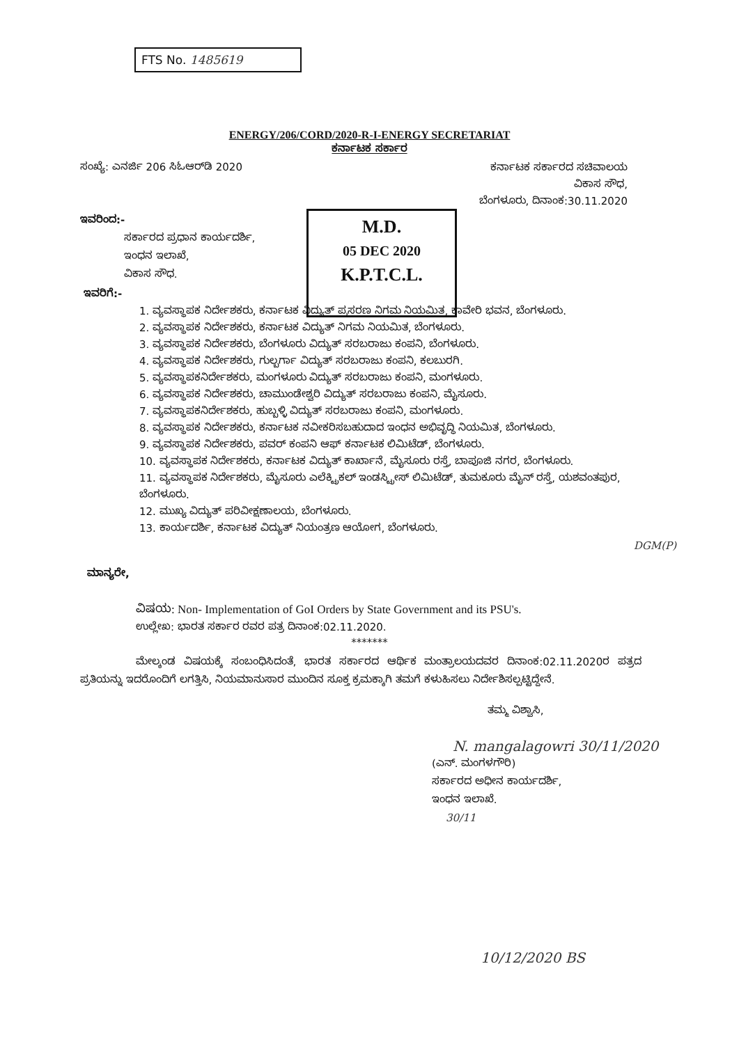FTS No. 1485619
M.D.
05 DEC 2020
K.P.T.C.L.
ENERGY/206/CORD/2020-R-I-ENERGY SECRETARIAT
ಕರ್ನಾಟಕ ಸರ್ಕಾರ
ಸಂಖ್ಯೆ: ಎನರ್ಜಿ 206 ಸಿಓಆರ್‌ಡಿ 2020
ಕರ್ನಾಟಕ ಸರ್ಕಾರದ ಸಚಿವಾಲಯ
ವಿಕಾಸ ಸೌಧ,
ಬೆಂಗಳೂರು, ದಿನಾಂಕ:30.11.2020
ಇವರಿಂದ:-
ಸರ್ಕಾರದ ಪ್ರಧಾನ ಕಾರ್ಯದರ್ಶಿ,
ಇಂಧನ ಇಲಾಖೆ,
ವಿಕಾಸ ಸೌಧ.
ಇವರಿಗೆ:-
1. ವ್ಯವಸ್ಥಾಪಕ ನಿರ್ದೇಶಕರು, ಕರ್ನಾಟಕ ವಿದ್ಯುತ್ ಪ್ರಸರಣ ನಿಗಮ ನಿಯಮಿತ, ಕಾವೇರಿ ಭವನ, ಬೆಂಗಳೂರು.
2. ವ್ಯವಸ್ಥಾಪಕ ನಿರ್ದೇಶಕರು, ಕರ್ನಾಟಕ ವಿದ್ಯುತ್ ನಿಗಮ ನಿಯಮಿತ, ಬೆಂಗಳೂರು.
3. ವ್ಯವಸ್ಥಾಪಕ ನಿರ್ದೇಶಕರು, ಬೆಂಗಳೂರು ವಿದ್ಯುತ್ ಸರಬರಾಜು ಕಂಪನಿ, ಬೆಂಗಳೂರು.
4. ವ್ಯವಸ್ಥಾಪಕ ನಿರ್ದೇಶಕರು, ಗುಲ್ಬರ್ಗಾ ವಿದ್ಯುತ್ ಸರಬರಾಜು ಕಂಪನಿ, ಕಲಬುರಗಿ.
5. ವ್ಯವಸ್ಥಾಪಕನಿರ್ದೇಶಕರು, ಮಂಗಳೂರು ವಿದ್ಯುತ್ ಸರಬರಾಜು ಕಂಪನಿ, ಮಂಗಳೂರು.
6. ವ್ಯವಸ್ಥಾಪಕ ನಿರ್ದೇಶಕರು, ಚಾಮುಂಡೇಶ್ವರಿ ವಿದ್ಯುತ್ ಸರಬರಾಜು ಕಂಪನಿ, ಮೈಸೂರು.
7. ವ್ಯವಸ್ಥಾಪಕನಿರ್ದೇಶಕರು, ಹುಬ್ಬಳ್ಳಿ ವಿದ್ಯುತ್ ಸರಬರಾಜು ಕಂಪನಿ, ಮಂಗಳೂರು.
8. ವ್ಯವಸ್ಥಾಪಕ ನಿರ್ದೇಶಕರು, ಕರ್ನಾಟಕ ನವೀಕರಿಸಬಹುದಾದ ಇಂಧನ ಅಭಿವೃದ್ಧಿ ನಿಯಮಿತ, ಬೆಂಗಳೂರು.
9. ವ್ಯವಸ್ಥಾಪಕ ನಿರ್ದೇಶಕರು, ಪವರ್ ಕಂಪನಿ ಆಫ್ ಕರ್ನಾಟಕ ಲಿಮಿಟೆಡ್, ಬೆಂಗಳೂರು.
10. ವ್ಯವಸ್ಥಾಪಕ ನಿರ್ದೇಶಕರು, ಕರ್ನಾಟಕ ವಿದ್ಯುತ್ ಕಾರ್ಖಾನೆ, ಮೈಸೂರು ರಸ್ತೆ, ಬಾಪೂಜಿ ನಗರ, ಬೆಂಗಳೂರು.
11. ವ್ಯವಸ್ಥಾಪಕ ನಿರ್ದೇಶಕರು, ಮೈಸೂರು ಎಲೆಕ್ಟ್ರಿಕಲ್ ಇಂಡಸ್ಟ್ರೀಸ್ ಲಿಮಿಟೆಡ್, ತುಮಕೂರು ಮೈನ್ ರಸ್ತೆ, ಯಶವಂತಪುರ, ಬೆಂಗಳೂರು.
12. ಮುಖ್ಯ ವಿದ್ಯುತ್ ಪರಿವೀಕ್ಷಣಾಲಯ, ಬೆಂಗಳೂರು.
13. ಕಾರ್ಯದರ್ಶಿ, ಕರ್ನಾಟಕ ವಿದ್ಯುತ್ ನಿಯಂತ್ರಣ ಆಯೋಗ, ಬೆಂಗಳೂರು.
DGM(P)
ಮಾನ್ಯರೇ,
ವಿಷಯ: Non- Implementation of GoI Orders by State Government and its PSU's.
ಉಲ್ಲೇಖ: ಭಾರತ ಸರ್ಕಾರ ರವರ ಪತ್ರ ದಿನಾಂಕ:02.11.2020.
*******
ಮೇಲ್ಕಂಡ ವಿಷಯಕ್ಕೆ ಸಂಬಂಧಿಸಿದಂತೆ, ಭಾರತ ಸರ್ಕಾರದ ಆರ್ಥಿಕ ಮಂತ್ರಾಲಯದವರ ದಿನಾಂಕ:02.11.2020ರ ಪತ್ರದ ಪ್ರತಿಯನ್ನು ಇದರೊಂದಿಗೆ ಲಗತ್ತಿಸಿ, ನಿಯಮಾನುಸಾರ ಮುಂದಿನ ಸೂಕ್ತ ಕ್ರಮಕ್ಕಾಗಿ ತಮಗೆ ಕಳುಹಿಸಲು ನಿರ್ದೇಶಿಸಲ್ಪಟ್ಟಿದ್ದೇನೆ.
ತಮ್ಮ ವಿಶ್ವಾಸಿ,
N. mangalagowri 30/11/2020
(ಎನ್. ಮಂಗಳಗೌರಿ)
ಸರ್ಕಾರದ ಅಧೀನ ಕಾರ್ಯದರ್ಶಿ,
ಇಂಧನ ಇಲಾಖೆ.
30/11
10/12/2020 BS